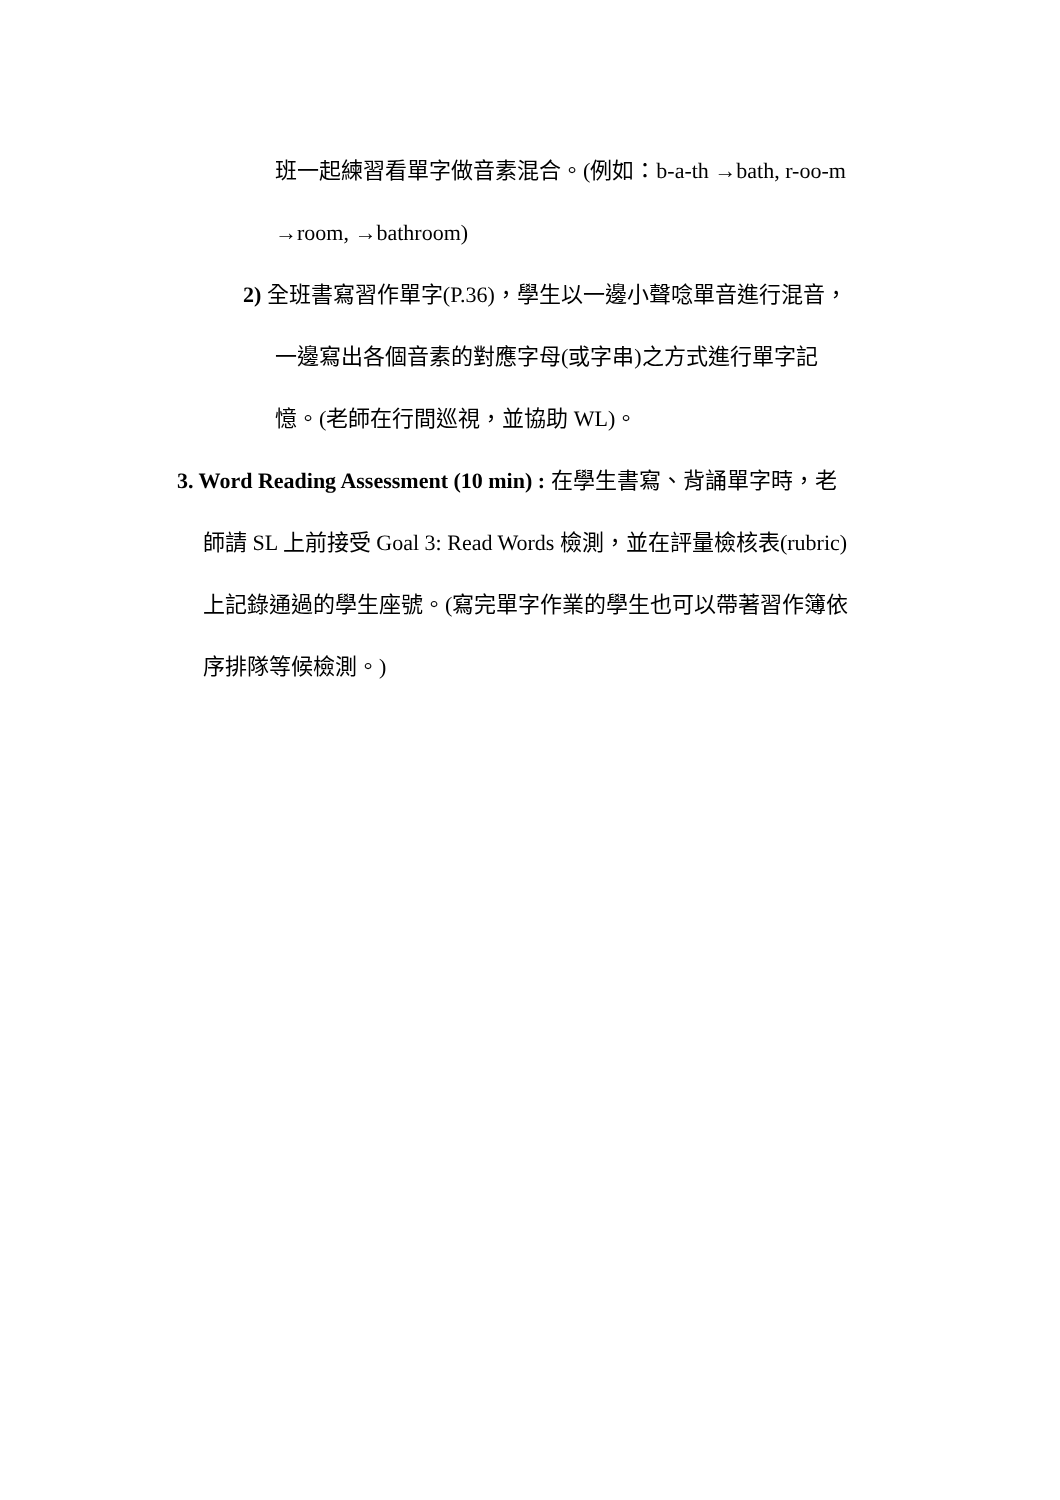班一起練習看單字做音素混合。(例如：b-a-th →bath, r-oo-m
→room, →bathroom)
2) 全班書寫習作單字(P.36)，學生以一邊小聲唸單音進行混音，
一邊寫出各個音素的對應字母(或字串)之方式進行單字記
憶。(老師在行間巡視，並協助 WL)。
3. Word Reading Assessment (10 min) : 在學生書寫、背誦單字時，老
師請 SL 上前接受 Goal 3: Read Words 檢測，並在評量檢核表(rubric)
上記錄通過的學生座號。(寫完單字作業的學生也可以帶著習作簿依
序排隊等候檢測。)